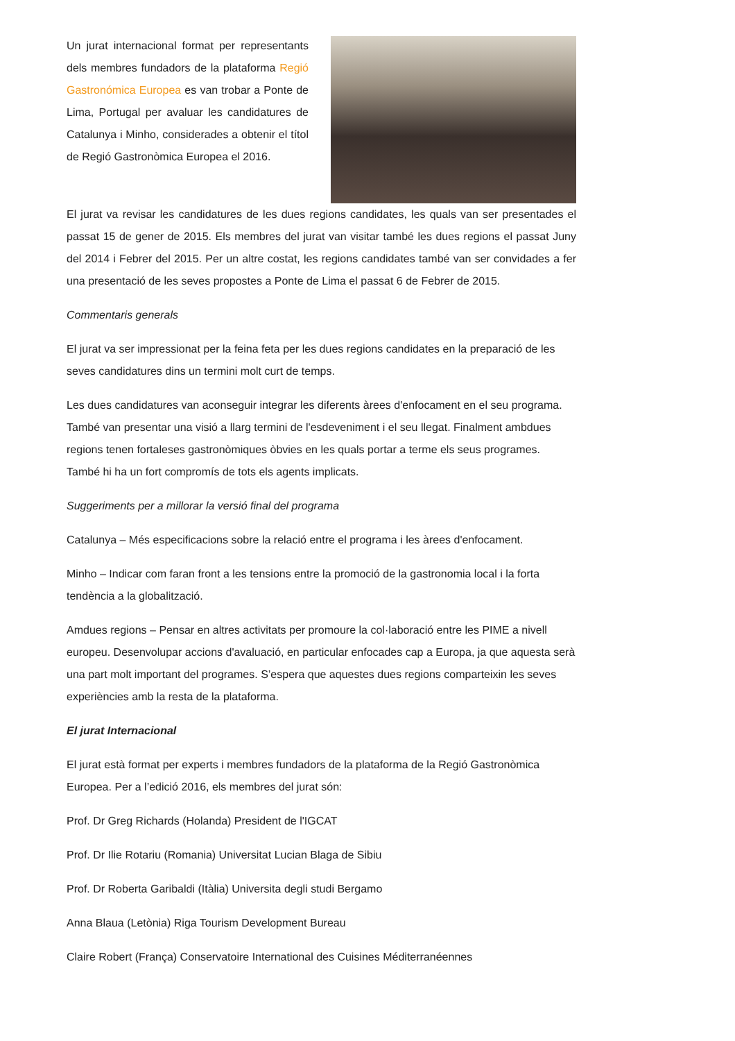Un jurat internacional format per representants dels membres fundadors de la plataforma Regió Gastronómica Europea es van trobar a Ponte de Lima, Portugal per avaluar les candidatures de Catalunya i Minho, considerades a obtenir el títol de Regió Gastronòmica Europea el 2016.
El jurat va revisar les candidatures de les dues regions candidates, les quals van ser presentades el passat 15 de gener de 2015. Els membres del jurat van visitar també les dues regions el passat Juny del 2014 i Febrer del 2015. Per un altre costat, les regions candidates també van ser convidades a fer una presentació de les seves propostes a Ponte de Lima el passat 6 de Febrer de 2015.
Commentaris generals
El jurat va ser impressionat per la feina feta per les dues regions candidates en la preparació de les seves candidatures dins un termini molt curt de temps.
Les dues candidatures van aconseguir integrar les diferents àrees d'enfocament en el seu programa. També van presentar una visió a llarg termini de l'esdeveniment i el seu llegat. Finalment ambdues regions tenen fortaleses gastronòmiques òbvies en les quals portar a terme els seus programes. També hi ha un fort compromís de tots els agents implicats.
Suggeriments per a millorar la versió final del programa
Catalunya – Més especificacions sobre la relació entre el programa i les àrees d'enfocament.
Minho – Indicar com faran front a les tensions entre la promoció de la gastronomia local i la forta tendència a la globalització.
Amdues regions – Pensar en altres activitats per promoure la col·laboració entre les PIME a nivell europeu. Desenvolupar accions d'avaluació, en particular enfocades cap a Europa, ja que aquesta serà una part molt important del programes. S’espera que aquestes dues regions comparteixin les seves experiències amb la resta de la plataforma.
El jurat Internacional
El jurat està format per experts i membres fundadors de la plataforma de la Regió Gastronòmica Europea. Per a l’edició 2016, els membres del jurat són:
Prof. Dr Greg Richards (Holanda) President de l'IGCAT
Prof. Dr Ilie Rotariu (Romania) Universitat Lucian Blaga de Sibiu
Prof. Dr Roberta Garibaldi (Itàlia) Universita degli studi Bergamo
Anna Blaua (Letònia) Riga Tourism Development Bureau
Claire Robert (França) Conservatoire International des Cuisines Méditerranéennes